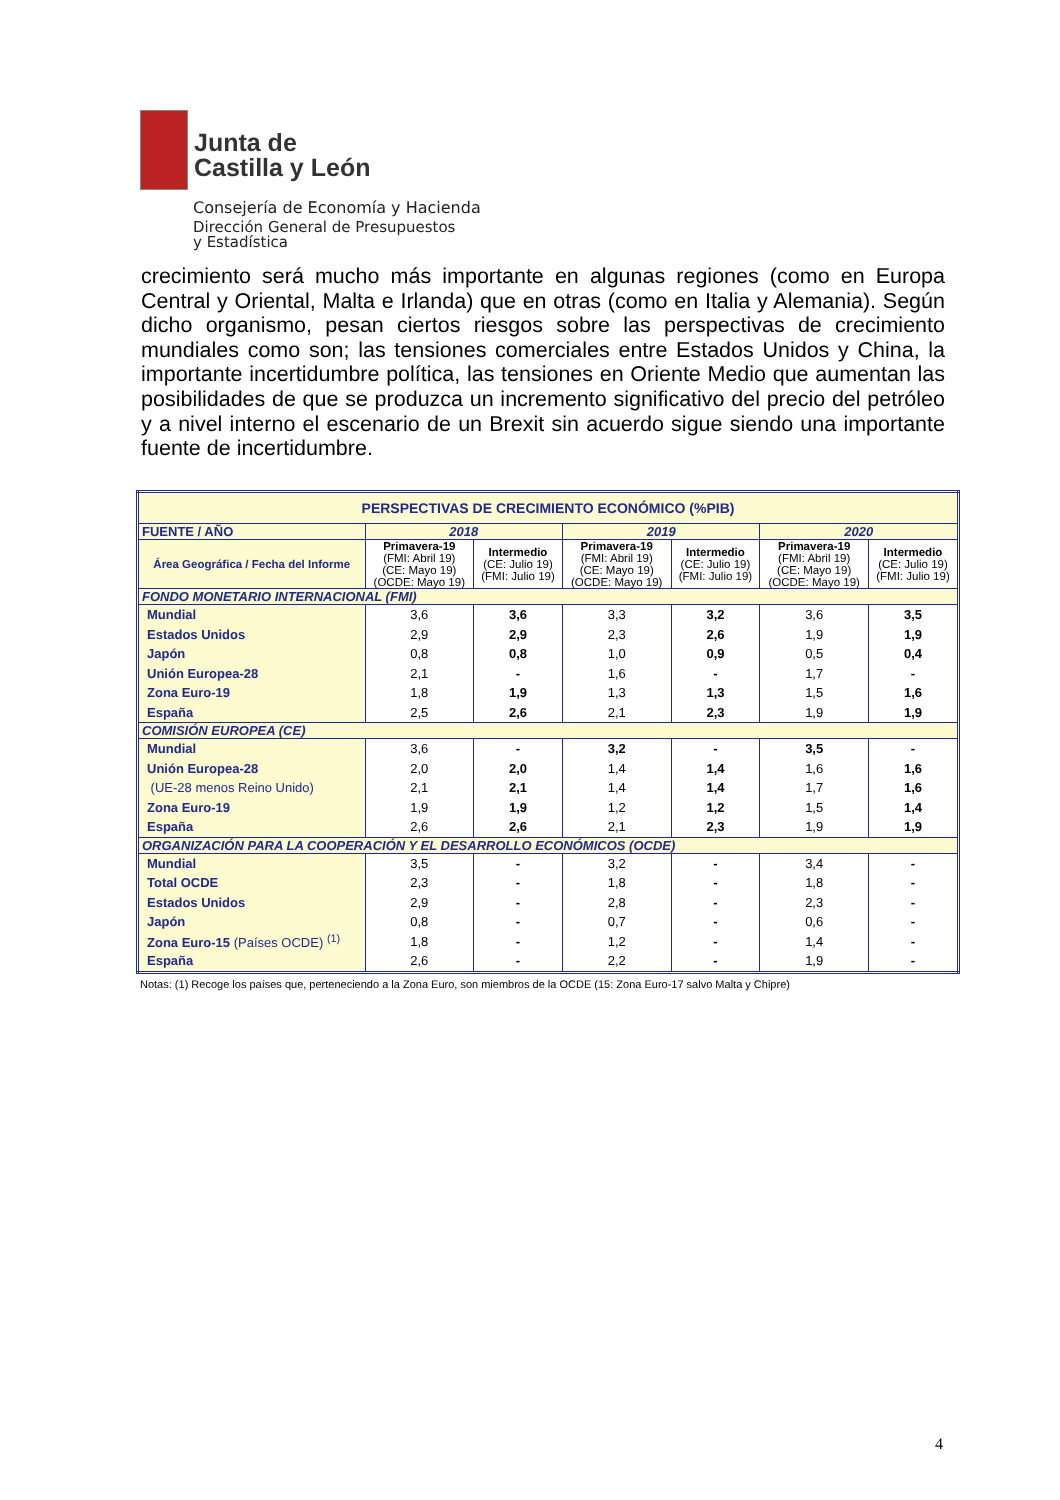Junta de
Castilla y León
Consejería de Economía y Hacienda
Dirección General de Presupuestos
y Estadística
crecimiento será mucho más importante en algunas regiones (como en Europa Central y Oriental, Malta e Irlanda) que en otras (como en Italia y Alemania). Según dicho organismo, pesan ciertos riesgos sobre las perspectivas de crecimiento mundiales como son; las tensiones comerciales entre Estados Unidos y China, la importante incertidumbre política, las tensiones en Oriente Medio que aumentan las posibilidades de que se produzca un incremento significativo del precio del petróleo y a nivel interno el escenario de un Brexit sin acuerdo sigue siendo una importante fuente de incertidumbre.
| PERSPECTIVAS DE CRECIMIENTO ECONÓMICO (%PIB) | | | | | | |
| --- | --- | --- | --- | --- | --- | --- |
| FUENTE / AÑO | 2018 | | 2019 | | 2020 | |
| Área Geográfica / Fecha del Informe | Primavera-19 (FMI: Abril 19) (CE: Mayo 19) (OCDE: Mayo 19) | Intermedio (CE: Julio 19) (FMI: Julio 19) | Primavera-19 (FMI: Abril 19) (CE: Mayo 19) (OCDE: Mayo 19) | Intermedio (CE: Julio 19) (FMI: Julio 19) | Primavera-19 (FMI: Abril 19) (CE: Mayo 19) (OCDE: Mayo 19) | Intermedio (CE: Julio 19) (FMI: Julio 19) |
| FONDO MONETARIO INTERNACIONAL (FMI) | | | | | | |
| Mundial | 3,6 | 3,6 | 3,3 | 3,2 | 3,6 | 3,5 |
| Estados Unidos | 2,9 | 2,9 | 2,3 | 2,6 | 1,9 | 1,9 |
| Japón | 0,8 | 0,8 | 1,0 | 0,9 | 0,5 | 0,4 |
| Unión Europea-28 | 2,1 | - | 1,6 | - | 1,7 | - |
| Zona Euro-19 | 1,8 | 1,9 | 1,3 | 1,3 | 1,5 | 1,6 |
| España | 2,5 | 2,6 | 2,1 | 2,3 | 1,9 | 1,9 |
| COMISIÓN EUROPEA (CE) | | | | | | |
| Mundial | 3,6 | - | 3,2 | - | 3,5 | - |
| Unión Europea-28 | 2,0 | 2,0 | 1,4 | 1,4 | 1,6 | 1,6 |
| (UE-28 menos Reino Unido) | 2,1 | 2,1 | 1,4 | 1,4 | 1,7 | 1,6 |
| Zona Euro-19 | 1,9 | 1,9 | 1,2 | 1,2 | 1,5 | 1,4 |
| España | 2,6 | 2,6 | 2,1 | 2,3 | 1,9 | 1,9 |
| ORGANIZACIÓN PARA LA COOPERACIÓN Y EL DESARROLLO ECONÓMICOS (OCDE) | | | | | | |
| Mundial | 3,5 | - | 3,2 | - | 3,4 | - |
| Total OCDE | 2,3 | - | 1,8 | - | 1,8 | - |
| Estados Unidos | 2,9 | - | 2,8 | - | 2,3 | - |
| Japón | 0,8 | - | 0,7 | - | 0,6 | - |
| Zona Euro-15 (Países OCDE) <sup>(1)</sup> | 1,8 | - | 1,2 | - | 1,4 | - |
| España | 2,6 | - | 2,2 | - | 1,9 | - |
Notas: (1) Recoge los países que, perteneciendo a la Zona Euro, son miembros de la OCDE (15: Zona Euro-17 salvo Malta y Chipre)
4